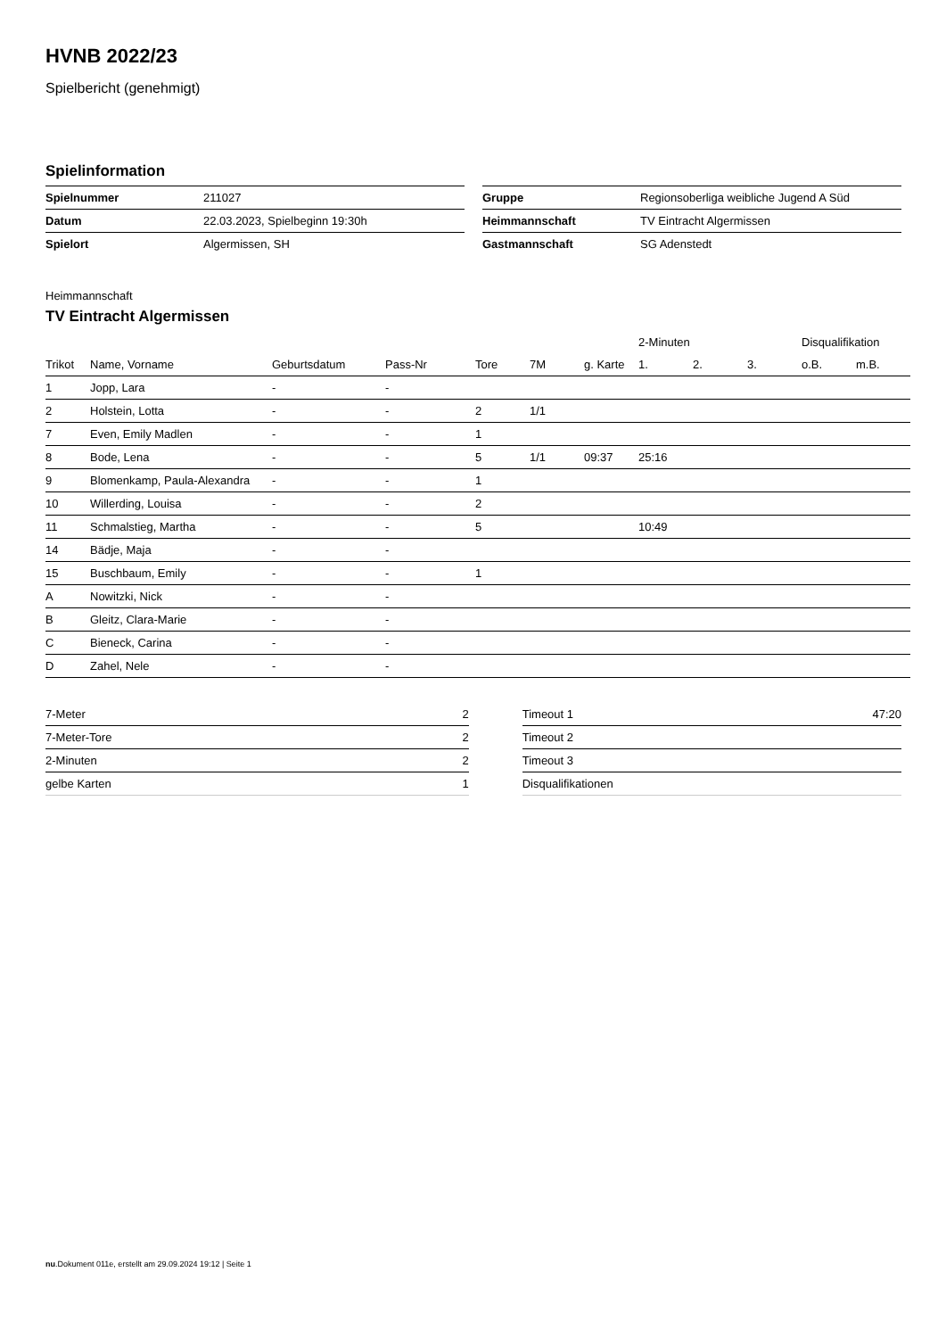HVNB 2022/23
Spielbericht (genehmigt)
Spielinformation
| Spielnummer | 211027 |
| Datum | 22.03.2023, Spielbeginn 19:30h |
| Spielort | Algermissen, SH |
| Gruppe | Regionsoberliga weibliche Jugend A Süd |
| Heimmannschaft | TV Eintracht Algermissen |
| Gastmannschaft | SG Adenstedt |
Heimmannschaft
TV Eintracht Algermissen
| | | | | | | | 2-Minuten | | | Disqualifikation | |
| --- | --- | --- | --- | --- | --- | --- | --- | --- | --- | --- | --- |
| Trikot | Name, Vorname | Geburtsdatum | Pass-Nr | Tore | 7M | g. Karte | 1. | 2. | 3. | o.B. | m.B. |
| 1 | Jopp, Lara | - | - | | | | | | | | |
| 2 | Holstein, Lotta | - | - | 2 | 1/1 | | | | | | |
| 7 | Even, Emily Madlen | - | - | 1 | | | | | | | |
| 8 | Bode, Lena | - | - | 5 | 1/1 | 09:37 | 25:16 | | | | |
| 9 | Blomenkamp, Paula-Alexandra | - | - | 1 | | | | | | | |
| 10 | Willerding, Louisa | - | - | 2 | | | | | | | |
| 11 | Schmalstieg, Martha | - | - | 5 | | | 10:49 | | | | |
| 14 | Bädje, Maja | - | - | | | | | | | | |
| 15 | Buschbaum, Emily | - | - | 1 | | | | | | | |
| A | Nowitzki, Nick | - | - | | | | | | | | |
| B | Gleitz, Clara-Marie | - | - | | | | | | | | |
| C | Bieneck, Carina | - | - | | | | | | | | |
| D | Zahel, Nele | - | - | | | | | | | | |
| 7-Meter | 2 |
| 7-Meter-Tore | 2 |
| 2-Minuten | 2 |
| gelbe Karten | 1 |
| Timeout 1 | 47:20 |
| Timeout 2 | |
| Timeout 3 | |
| Disqualifikationen | |
nu.Dokument 011e, erstellt am 29.09.2024 19:12 | Seite 1